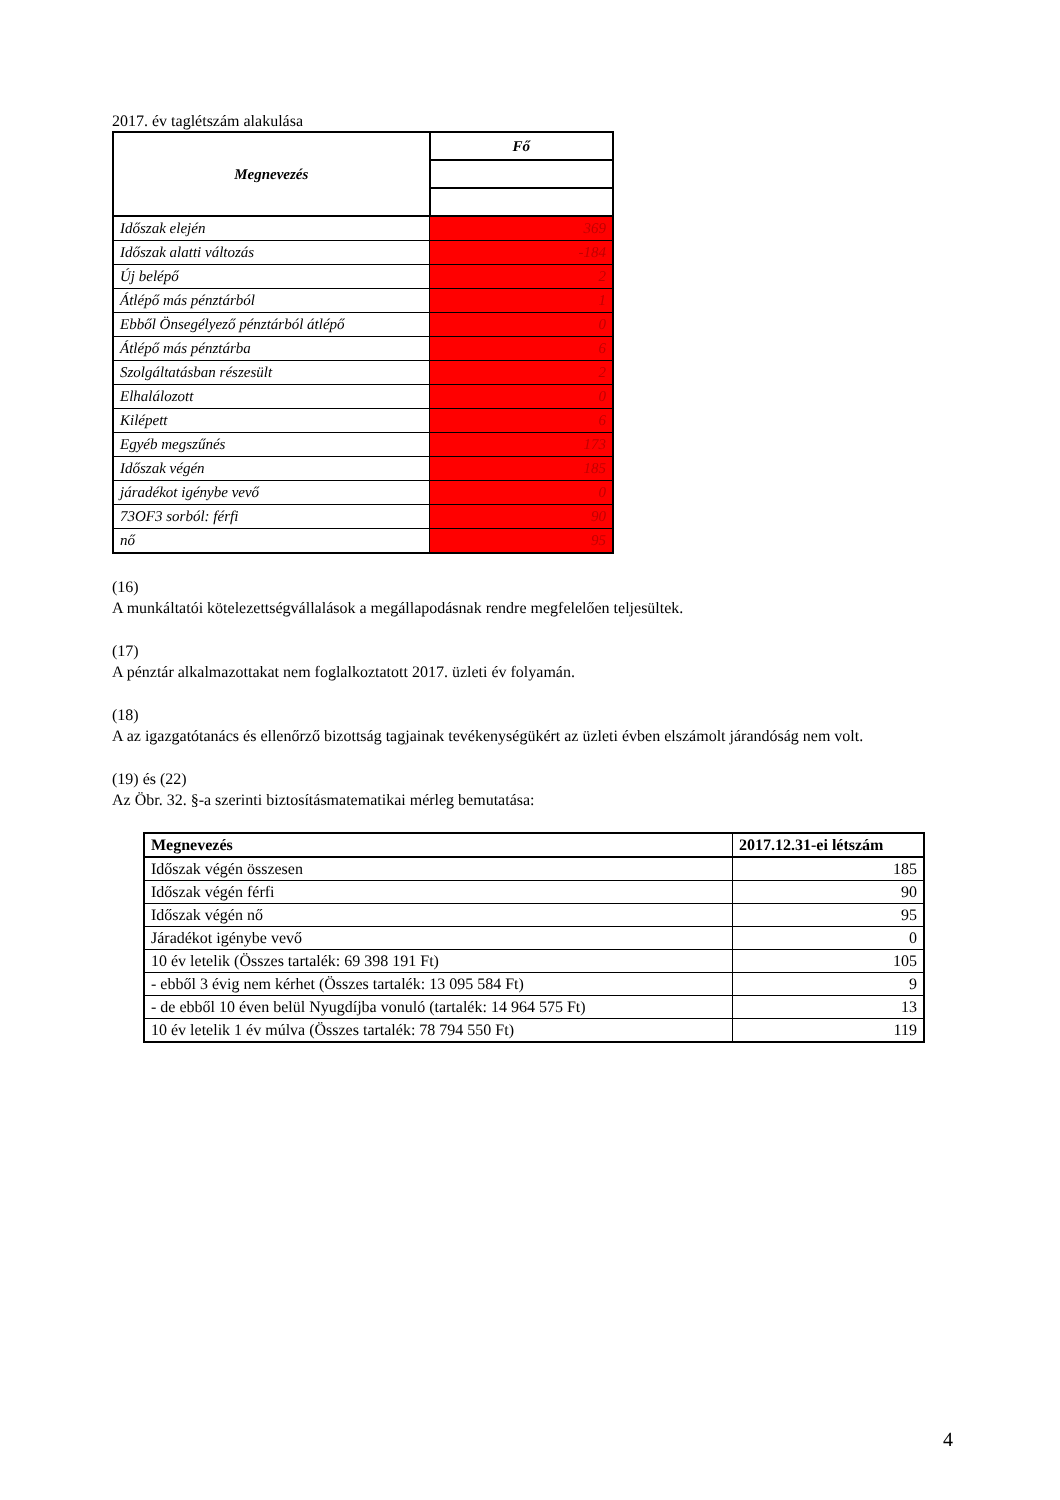2017. év taglétszám alakulása
| Megnevezés | Fő |
| --- | --- |
| Időszak elején | 369 |
| Időszak alatti változás | -184 |
| Új belépő | 2 |
| Átlépő más pénztárból | 1 |
| Ebből Önsegélyező pénztárból átlépő | 0 |
| Átlépő más pénztárba | 6 |
| Szolgáltatásban részesült | 2 |
| Elhalálozott | 0 |
| Kilépett | 6 |
| Egyéb megszűnés | 173 |
| Időszak végén | 185 |
| járadékot igénybe vevő | 0 |
| 73OF3 sorból: férfi | 90 |
| nő | 95 |
(16)
A munkáltatói kötelezettségvállalások a megállapodásnak rendre megfelelően teljesültek.
(17)
A pénztár alkalmazottakat nem foglalkoztatott 2017. üzleti év folyamán.
(18)
A az igazgatótanács és ellenőrző bizottság tagjainak tevékenységükért az üzleti évben elszámolt járandóság nem volt.
(19) és (22)
Az Öbr. 32. §-a szerinti biztosításmatematikai mérleg bemutatása:
| Megnevezés | 2017.12.31-ei létszám |
| --- | --- |
| Időszak végén összesen | 185 |
| Időszak végén férfi | 90 |
| Időszak végén nő | 95 |
| Járadékot igénybe vevő | 0 |
| 10 év letelik (Összes tartalék: 69 398 191 Ft) | 105 |
| - ebből 3 évig nem kérhet (Összes tartalék: 13 095 584 Ft) | 9 |
| - de ebből 10 éven belül Nyugdíjba vonuló (tartalék: 14 964 575 Ft) | 13 |
| 10 év letelik 1 év múlva (Összes tartalék: 78 794 550 Ft) | 119 |
4